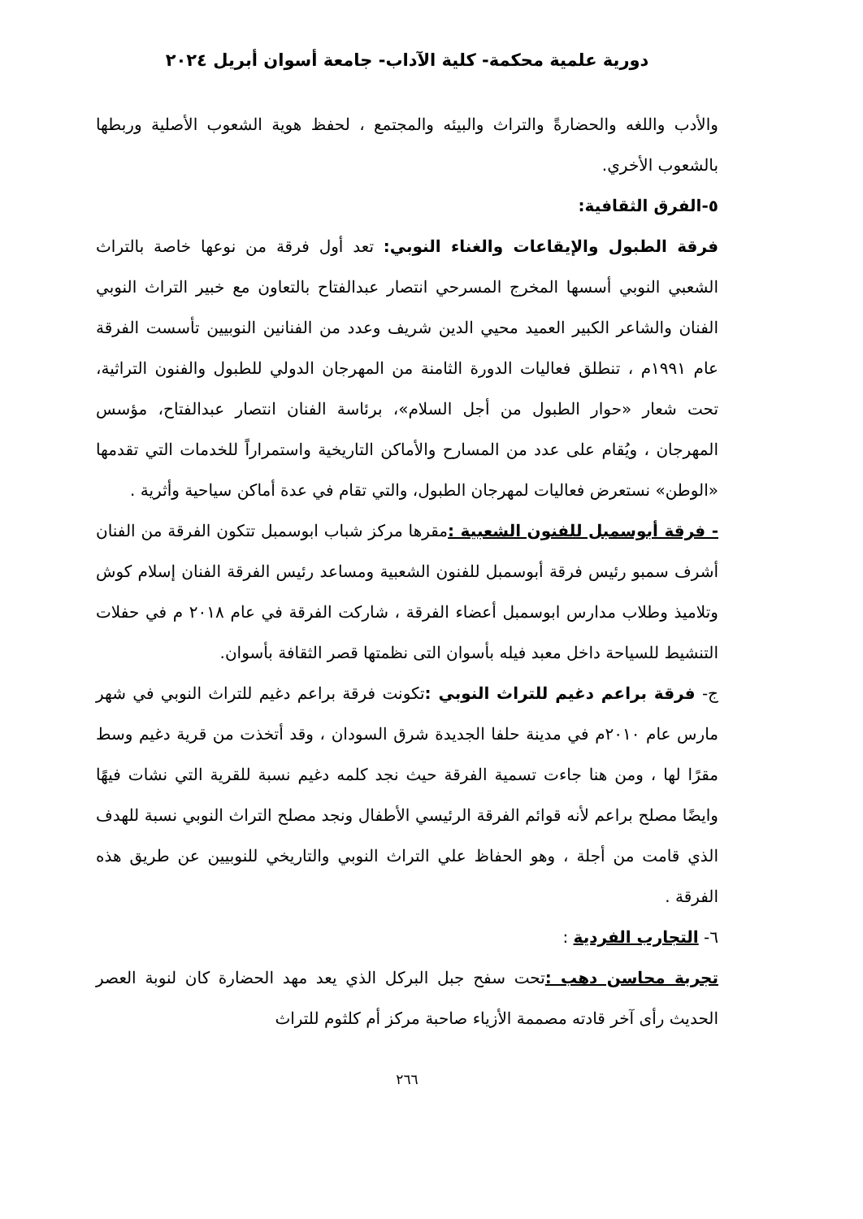دورية علمية محكمة- كلية الآداب- جامعة أسوان أبريل ٢٠٢٤
والأدب واللغه والحضارةً والتراث والبيئه والمجتمع ، لحفظ هوية الشعوب الأصلية وربطها بالشعوب الأخري.
٥-الفرق الثقافية:
فرقة الطبول والإيقاعات والغناء النوبي: تعد أول فرقة من نوعها خاصة بالتراث الشعبي النوبي أسسها المخرج المسرحي انتصار عبدالفتاح بالتعاون مع خبير التراث النوبي الفنان والشاعر الكبير العميد محيي الدين شريف وعدد من الفنانين النوبيين تأسست الفرقة عام ١٩٩١م ، تنطلق فعاليات الدورة الثامنة من المهرجان الدولي للطبول والفنون التراثية، تحت شعار «حوار الطبول من أجل السلام»، برئاسة الفنان انتصار عبدالفتاح، مؤسس المهرجان ، ويُقام على عدد من المسارح والأماكن التاريخية واستمراراً للخدمات التي تقدمها «الوطن» نستعرض فعاليات لمهرجان الطبول، والتي تقام في عدة أماكن سياحية وأثرية .
- فرقة أبوسمبل للفنون الشعبية : مقرها مركز شباب ابوسمبل تتكون الفرقة من الفنان أشرف سمبو رئيس فرقة أبوسمبل للفنون الشعبية ومساعد رئيس الفرقة الفنان إسلام كوش وتلاميذ وطلاب مدارس ابوسمبل أعضاء الفرقة ، شاركت الفرقة في عام ٢٠١٨ م في حفلات التنشيط للسياحة داخل معبد فيله بأسوان التى نظمتها قصر الثقافة بأسوان.
ج- فرقة براعم دغيم للتراث النوبي : تكونت فرقة براعم دغيم للتراث النوبي في شهر مارس عام ٢٠١٠م في مدينة حلفا الجديدة شرق السودان ، وقد أتخذت من قرية دغيم وسط مقرًا لها ، ومن هنا جاءت تسمية الفرقة حيث نجد كلمه دغيم نسبة للقرية التي نشات فيهًا وايضًا مصلح براعم لأنه قوائم الفرقة الرئيسي الأطفال ونجد مصلح التراث النوبي نسبة للهدف الذي قامت من أجلة ، وهو الحفاظ علي التراث النوبي والتاريخي للنوبيين عن طريق هذه الفرقة .
٦- التجارب الفردية :
تجربة محاسن دهب : تحت سفح جبل البركل الذي يعد مهد الحضارة كان لنوبة العصر الحديث رأى آخر قادته مصممة الأزياء صاحبة مركز أم كلثوم للتراث
٢٦٦